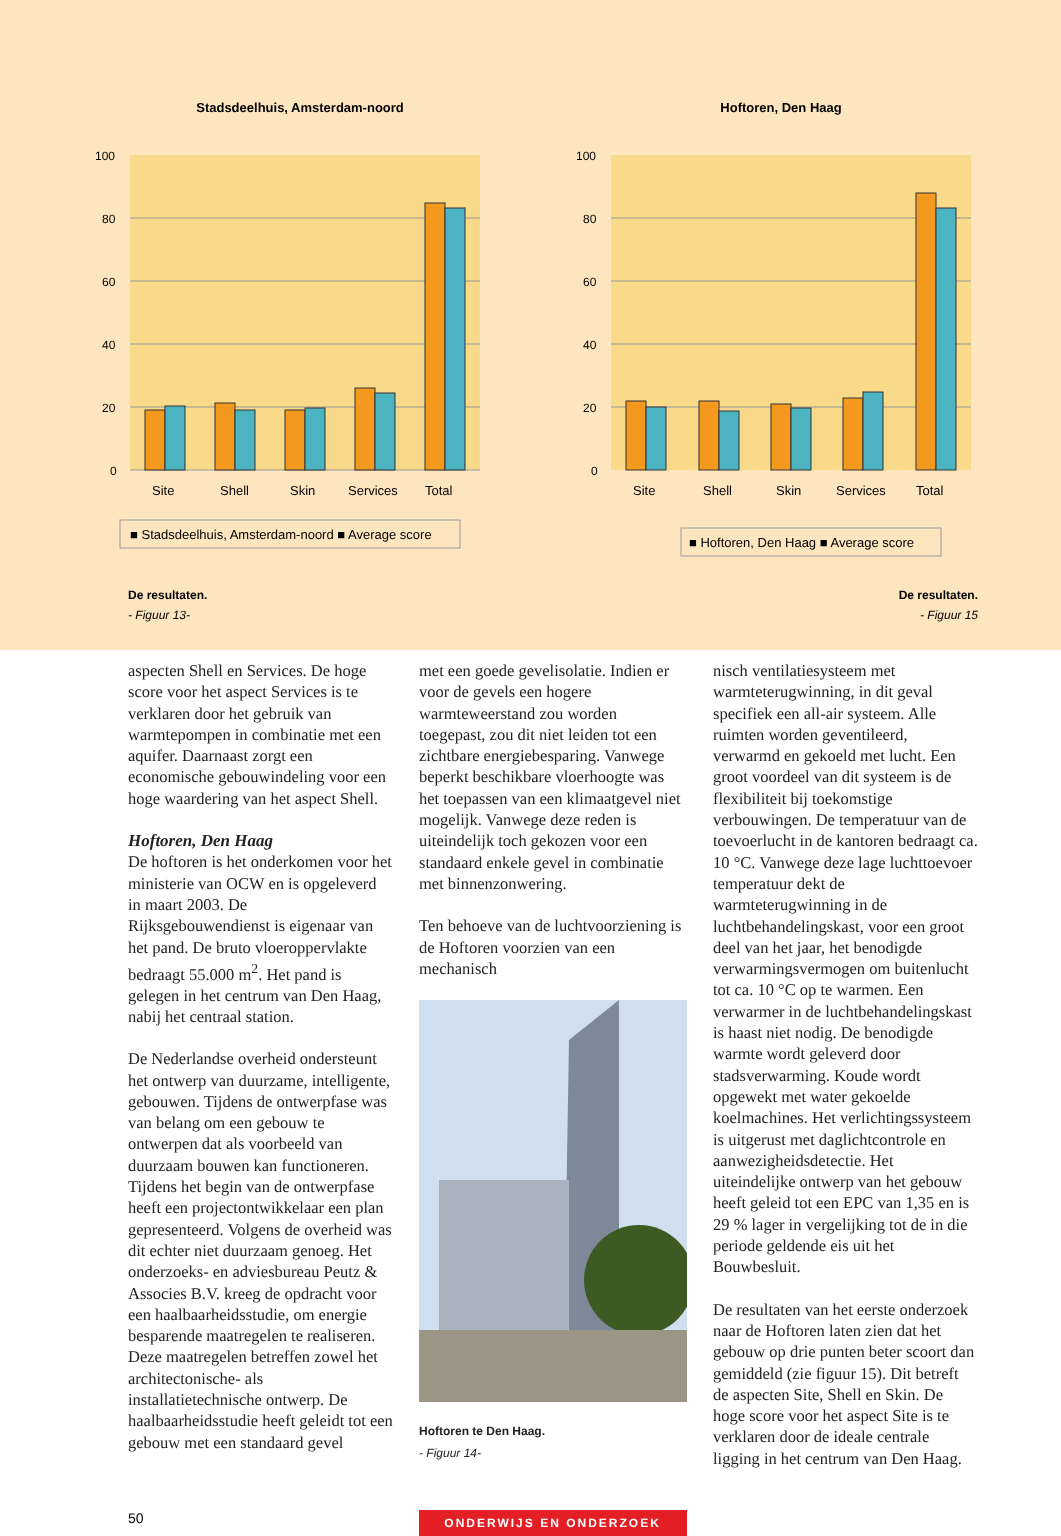Stadsdeelhuis, Amsterdam-noord
100
80
60
40
20
0
Site
Shell
Skin
Services
Total
■ Stadsdeelhuis, Amsterdam-noord ■ Average score
Hoftoren, Den Haag
100
80
60
40
20
0
Site
Shell
Skin
Services
Total
■ Hoftoren, Den Haag ■ Average score
De resultaten.
- Figuur 13-
De resultaten.
- Figuur 15
aspecten Shell en Services. De hoge score voor het aspect Services is te verklaren door het gebruik van warmtepompen in combinatie met een aquifer. Daarnaast zorgt een economische gebouwindeling voor een hoge waardering van het aspect Shell.
Hoftoren, Den Haag
De hoftoren is het onderkomen voor het ministerie van OCW en is opgeleverd in maart 2003. De Rijksgebouwendienst is eigenaar van het pand. De bruto vloeroppervlakte bedraagt 55.000 m<sup>2</sup>. Het pand is gelegen in het centrum van Den Haag, nabij het centraal station.
De Nederlandse overheid ondersteunt het ontwerp van duurzame, intelligente, gebouwen. Tijdens de ontwerpfase was van belang om een gebouw te ontwerpen dat als voorbeeld van duurzaam bouwen kan functioneren. Tijdens het begin van de ontwerpfase heeft een projectontwikkelaar een plan gepresenteerd. Volgens de overheid was dit echter niet duurzaam genoeg. Het onderzoeks- en adviesbureau Peutz & Associes B.V. kreeg de opdracht voor een haalbaarheidsstudie, om energie besparende maatregelen te realiseren. Deze maatregelen betreffen zowel het architectonische- als installatietechnische ontwerp. De haalbaarheidsstudie heeft geleidt tot een gebouw met een standaard gevel
met een goede gevelisolatie. Indien er voor de gevels een hogere warmteweerstand zou worden toegepast, zou dit niet leiden tot een zichtbare energiebesparing. Vanwege beperkt beschikbare vloerhoogte was het toepassen van een klimaatgevel niet mogelijk. Vanwege deze reden is uiteindelijk toch gekozen voor een standaard enkele gevel in combinatie met binnenzonwering.
Ten behoeve van de luchtvoorziening is de Hoftoren voorzien van een mechanisch
Hoftoren te Den Haag.
- Figuur 14-
nisch ventilatiesysteem met warmteterugwinning, in dit geval specifiek een all-air systeem. Alle ruimten worden geventileerd, verwarmd en gekoeld met lucht. Een groot voordeel van dit systeem is de flexibiliteit bij toekomstige verbouwingen. De temperatuur van de toevoerlucht in de kantoren bedraagt ca. 10 °C. Vanwege deze lage luchttoevoer temperatuur dekt de warmteterugwinning in de luchtbehandelingskast, voor een groot deel van het jaar, het benodigde verwarmingsvermogen om buitenlucht tot ca. 10 °C op te warmen. Een verwarmer in de luchtbehandelingskast is haast niet nodig. De benodigde warmte wordt geleverd door stadsverwarming. Koude wordt opgewekt met water gekoelde koelmachines. Het verlichtingssysteem is uitgerust met daglichtcontrole en aanwezigheidsdetectie. Het uiteindelijke ontwerp van het gebouw heeft geleid tot een EPC van 1,35 en is 29 % lager in vergelijking tot de in die periode geldende eis uit het Bouwbesluit.
De resultaten van het eerste onderzoek naar de Hoftoren laten zien dat het gebouw op drie punten beter scoort dan gemiddeld (zie figuur 15). Dit betreft de aspecten Site, Shell en Skin. De hoge score voor het aspect Site is te verklaren door de ideale centrale ligging in het centrum van Den Haag.
50
ONDERWIJS EN ONDERZOEK